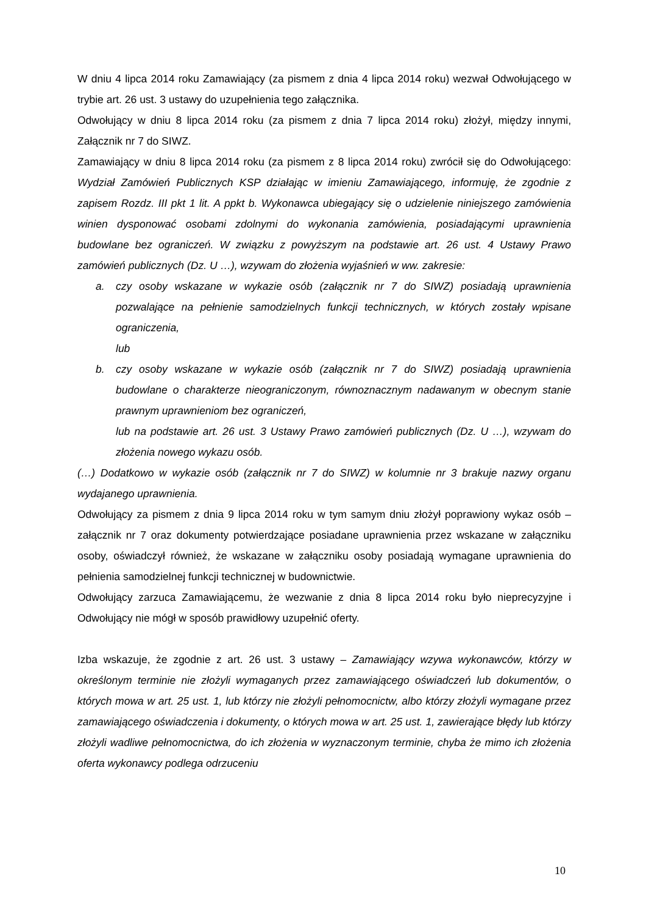W dniu 4 lipca 2014 roku Zamawiający (za pismem z dnia 4 lipca 2014 roku) wezwał Odwołującego w trybie art. 26 ust. 3 ustawy do uzupełnienia tego załącznika.
Odwołujący w dniu 8 lipca 2014 roku (za pismem z dnia 7 lipca 2014 roku) złożył, między innymi, Załącznik nr 7 do SIWZ.
Zamawiający w dniu 8 lipca 2014 roku (za pismem z 8 lipca 2014 roku) zwrócił się do Odwołującego: Wydział Zamówień Publicznych KSP działając w imieniu Zamawiającego, informuję, że zgodnie z zapisem Rozdz. III pkt 1 lit. A ppkt b. Wykonawca ubiegający się o udzielenie niniejszego zamówienia winien dysponować osobami zdolnymi do wykonania zamówienia, posiadającymi uprawnienia budowlane bez ograniczeń. W związku z powyższym na podstawie art. 26 ust. 4 Ustawy Prawo zamówień publicznych (Dz. U …), wzywam do złożenia wyjaśnień w ww. zakresie:
a. czy osoby wskazane w wykazie osób (załącznik nr 7 do SIWZ) posiadają uprawnienia pozwalające na pełnienie samodzielnych funkcji technicznych, w których zostały wpisane ograniczenia,
lub
b. czy osoby wskazane w wykazie osób (załącznik nr 7 do SIWZ) posiadają uprawnienia budowlane o charakterze nieograniczonym, równoznacznym nadawanym w obecnym stanie prawnym uprawnieniom bez ograniczeń,
lub na podstawie art. 26 ust. 3 Ustawy Prawo zamówień publicznych (Dz. U …), wzywam do złożenia nowego wykazu osób.
(…) Dodatkowo w wykazie osób (załącznik nr 7 do SIWZ) w kolumnie nr 3 brakuje nazwy organu wydajanego uprawnienia.
Odwołujący za pismem z dnia 9 lipca 2014 roku w tym samym dniu złożył poprawiony wykaz osób – załącznik nr 7 oraz dokumenty potwierdzające posiadane uprawnienia przez wskazane w załączniku osoby, oświadczył również, że wskazane w załączniku osoby posiadają wymagane uprawnienia do pełnienia samodzielnej funkcji technicznej w budownictwie.
Odwołujący zarzuca Zamawiającemu, że wezwanie z dnia 8 lipca 2014 roku było nieprecyzyjne i Odwołujący nie mógł w sposób prawidłowy uzupełnić oferty.
Izba wskazuje, że zgodnie z art. 26 ust. 3 ustawy – Zamawiający wzywa wykonawców, którzy w określonym terminie nie złożyli wymaganych przez zamawiającego oświadczeń lub dokumentów, o których mowa w art. 25 ust. 1, lub którzy nie złożyli pełnomocnictw, albo którzy złożyli wymagane przez zamawiającego oświadczenia i dokumenty, o których mowa w art. 25 ust. 1, zawierające błędy lub którzy złożyli wadliwe pełnomocnictwa, do ich złożenia w wyznaczonym terminie, chyba że mimo ich złożenia oferta wykonawcy podlega odrzuceniu
10